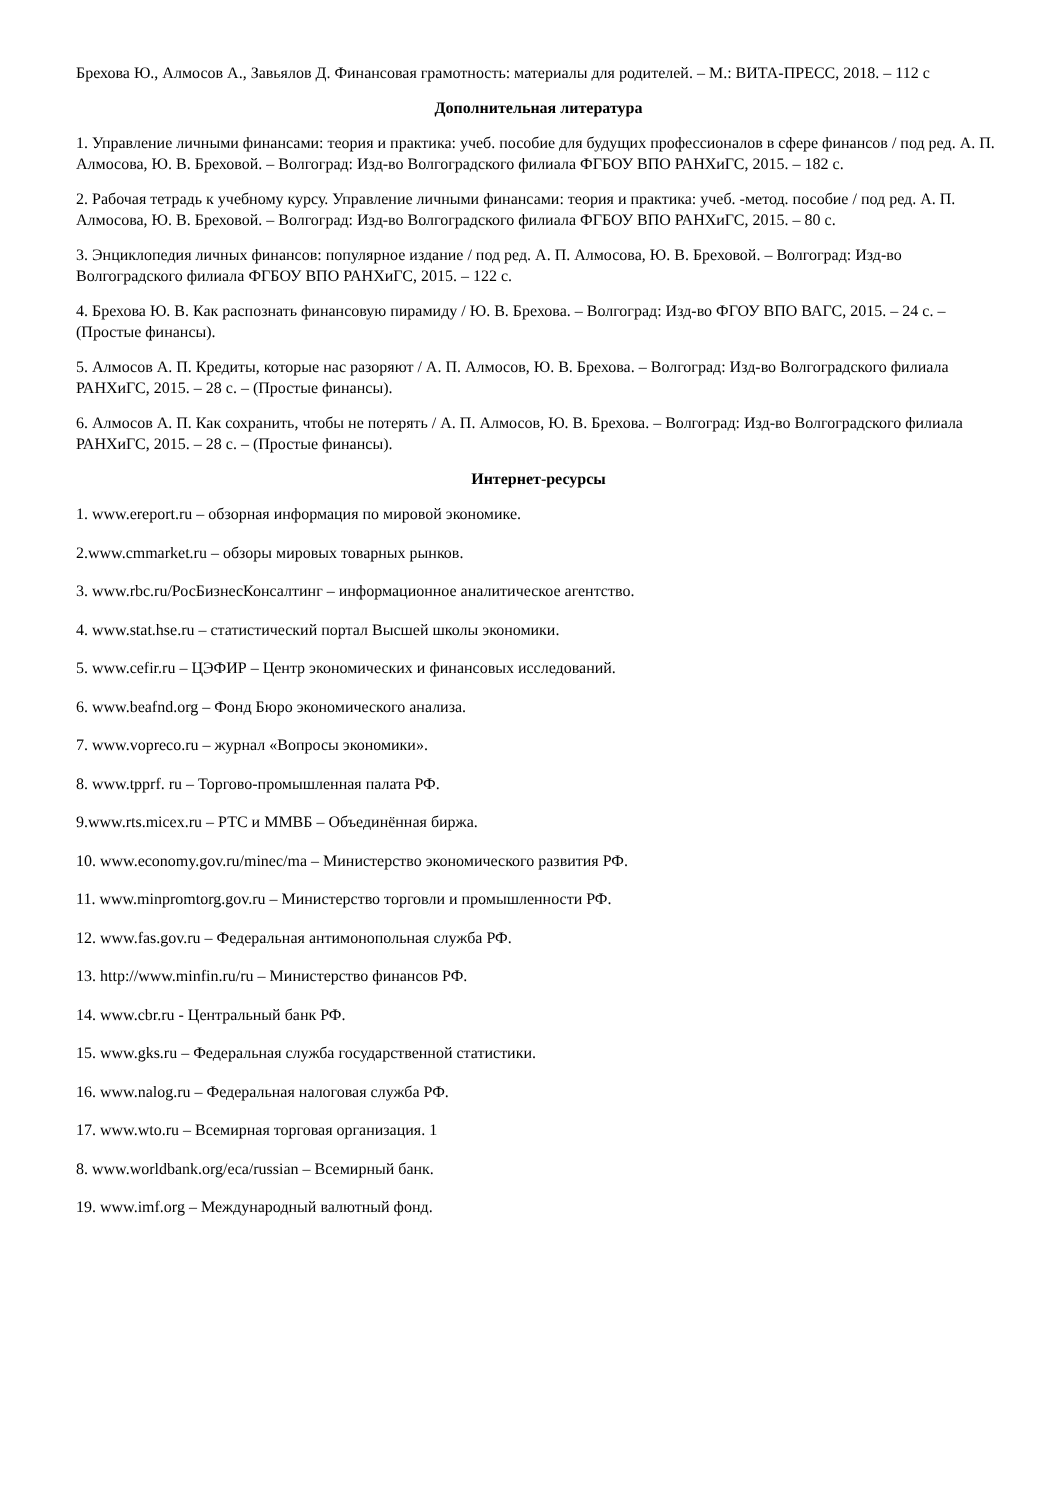Брехова Ю., Алмосов А., Завьялов Д. Финансовая грамотность: материалы для родителей. – М.: ВИТА-ПРЕСС, 2018. – 112 с
Дополнительная литература
1. Управление личными финансами: теория и практика: учеб. пособие для будущих профессионалов в сфере финансов / под ред. А. П. Алмосова, Ю. В. Бреховой. – Волгоград: Изд-во Волгоградского филиала ФГБОУ ВПО РАНХиГС, 2015. – 182 с.
2. Рабочая тетрадь к учебному курсу. Управление личными финансами: теория и практика: учеб. -метод. пособие / под ред. А. П. Алмосова, Ю. В. Бреховой. – Волгоград: Изд-во Волгоградского филиала ФГБОУ ВПО РАНХиГС, 2015. – 80 с.
3. Энциклопедия личных финансов: популярное издание / под ред. А. П. Алмосова, Ю. В. Бреховой. – Волгоград: Изд-во Волгоградского филиала ФГБОУ ВПО РАНХиГС, 2015. – 122 с.
4. Брехова Ю. В. Как распознать финансовую пирамиду / Ю. В. Брехова. – Волгоград: Изд-во ФГОУ ВПО ВАГС, 2015. – 24 с. – (Простые финансы).
5. Алмосов А. П. Кредиты, которые нас разоряют / А. П. Алмосов, Ю. В. Брехова. – Волгоград: Изд-во Волгоградского филиала РАНХиГС, 2015. – 28 с. – (Простые финансы).
6. Алмосов А. П. Как сохранить, чтобы не потерять / А. П. Алмосов, Ю. В. Брехова. – Волгоград: Изд-во Волгоградского филиала РАНХиГС, 2015. – 28 с. – (Простые финансы).
Интернет-ресурсы
1. www.ereport.ru – обзорная информация по мировой экономике.
2.www.cmmarket.ru – обзоры мировых товарных рынков.
3. www.rbc.ru/РосБизнесКонсалтинг – информационное аналитическое агентство.
4. www.stat.hse.ru – статистический портал Высшей школы экономики.
5. www.cefir.ru – ЦЭФИР – Центр экономических и финансовых исследований.
6. www.beafnd.org – Фонд Бюро экономического анализа.
7. www.vopreco.ru – журнал «Вопросы экономики».
8. www.tpprf. ru – Торгово-промышленная палата РФ.
9.www.rts.micex.ru – РТС и ММВБ – Объединённая биржа.
10. www.economy.gov.ru/minec/ma – Министерство экономического развития РФ.
11. www.minpromtorg.gov.ru – Министерство торговли и промышленности РФ.
12. www.fas.gov.ru – Федеральная антимонопольная служба РФ.
13. http://www.minfin.ru/ru – Министерство финансов РФ.
14. www.cbr.ru - Центральный банк РФ.
15. www.gks.ru – Федеральная служба государственной статистики.
16. www.nalog.ru – Федеральная налоговая служба РФ.
17. www.wto.ru – Всемирная торговая организация. 1
8. www.worldbank.org/eca/russian – Всемирный банк.
19. www.imf.org – Международный валютный фонд.